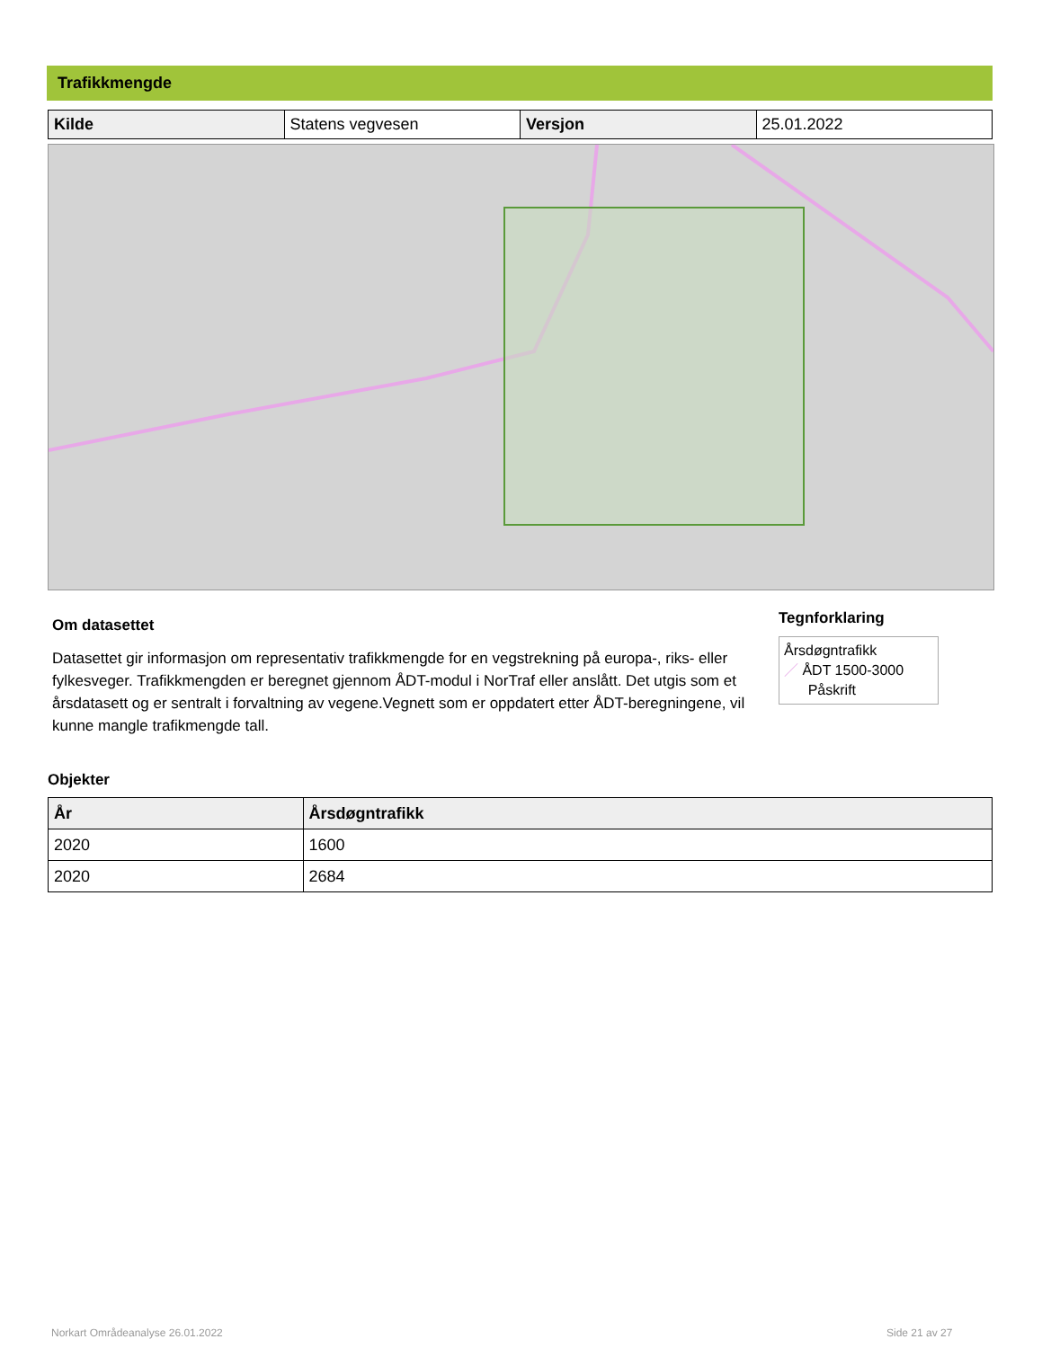Trafikkmengde
| Kilde | Statens vegvesen | Versjon | 25.01.2022 |
Om datasettet
Datasettet gir informasjon om representativ trafikkmengde for en vegstrekning på europa-, riks- eller fylkesveger. Trafikkmengden er beregnet gjennom ÅDT-modul i NorTraf eller anslått. Det utgis som et årsdatasett og er sentralt i forvaltning av vegene.Vegnett som er oppdatert etter ÅDT-beregningene, vil kunne mangle trafikmengde tall.
Tegnforklaring
Årsdøgntrafikk
／ ÅDT 1500-3000
Påskrift
Objekter
| År | Årsdøgntrafikk |
| --- | --- |
| 2020 | 1600 |
| 2020 | 2684 |
Norkart Områdeanalyse 26.01.2022
Side 21 av 27